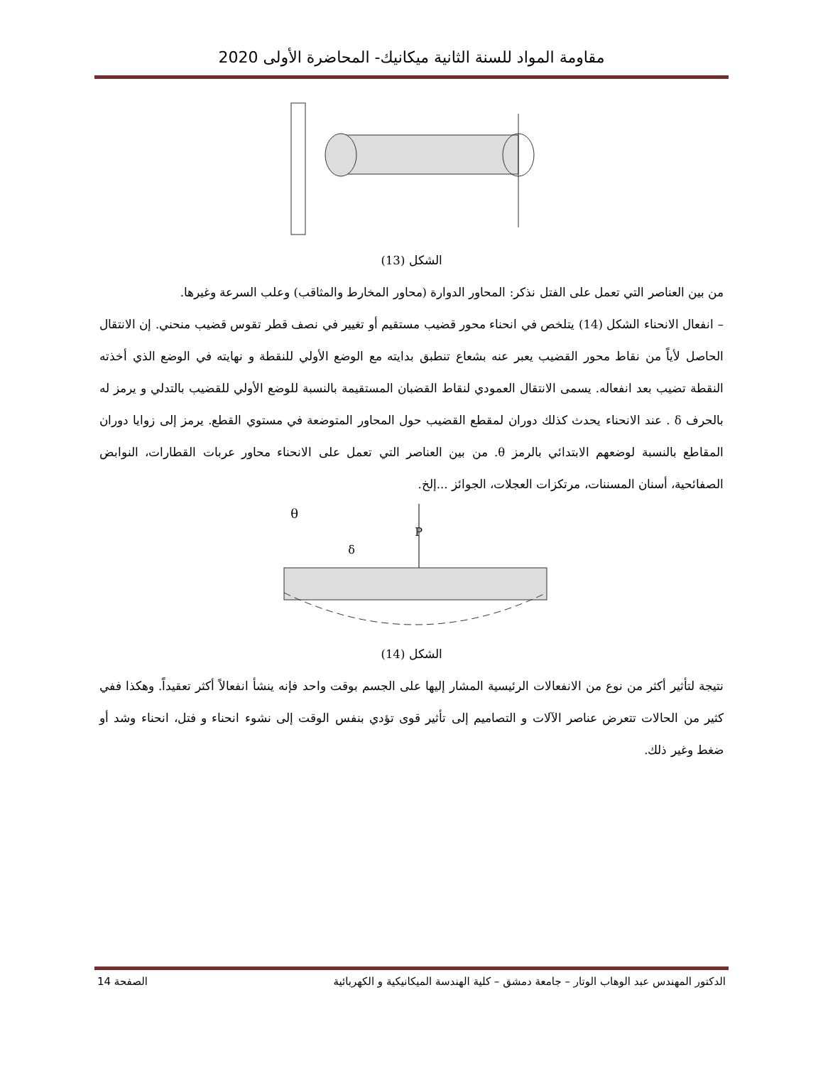مقاومة المواد للسنة الثانية ميكانيك- المحاضرة الأولى 2020
الشكل (13)
من بين العناصر التي تعمل على الفتل نذكر: المحاور الدوارة (محاور المخارط والمثاقب) وعلب السرعة وغيرها.
– انفعال الانحناء الشكل (14) يتلخص في انحناء محور قضيب مستقيم أو تغيير في نصف قطر تقوس قضيب منحني. إن الانتقال الحاصل لأياً من نقاط محور القضيب يعبر عنه بشعاع تنطبق بدايته مع الوضع الأولي للنقطة و نهايته في الوضع الذي أخذته النقطة تضيب بعد انفعاله. يسمى الانتقال العمودي لنقاط القضبان المستقيمة بالنسبة للوضع الأولي للقضيب بالتدلي و يرمز له بالحرف δ . عند الانحناء يحدث كذلك دوران لمقطع القضيب حول المحاور المتوضعة في مستوي القطع. يرمز إلى زوايا دوران المقاطع بالنسبة لوضعهم الابتدائي بالرمز θ. من بين العناصر التي تعمل على الانحناء محاور عربات القطارات، النوابض الصفائحية، أسنان المسننات، مرتكزات العجلات، الجوائز ...إلخ.
θ
P
δ
الشكل (14)
نتيجة لتأثير أكثر من نوع من الانفعالات الرئيسية المشار إليها على الجسم بوقت واحد فإنه ينشأ انفعالاً أكثر تعقيداً. وهكذا ففي كثير من الحالات تتعرض عناصر الآلات و التصاميم إلى تأثير قوى تؤدي بنفس الوقت إلى نشوء انحناء و فتل، انحناء وشد أو ضغط وغير ذلك.
الدكتور المهندس عبد الوهاب الوتار – جامعة دمشق – كلية الهندسة الميكانيكية و الكهربائية الصفحة 14